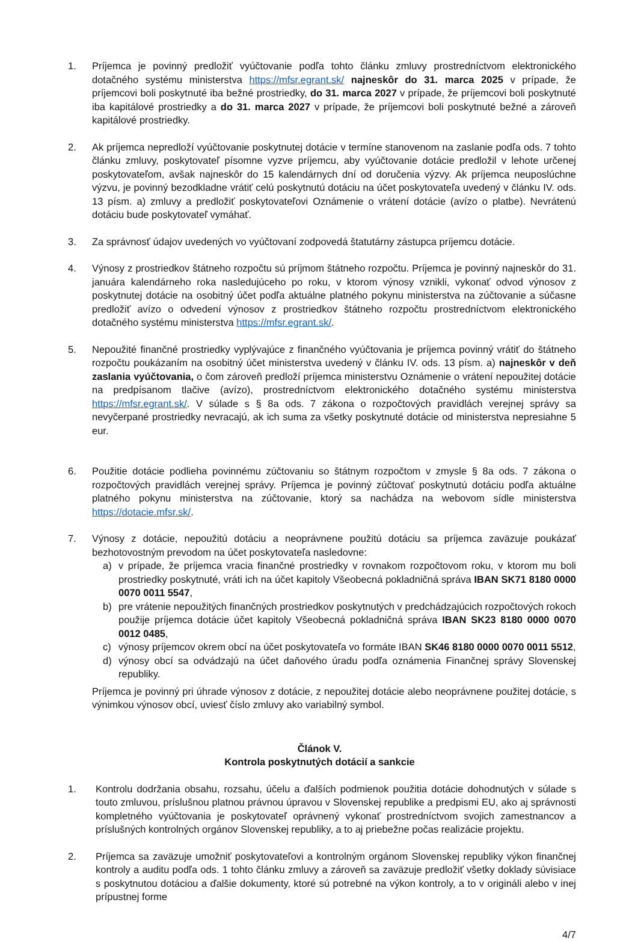1. Príjemca je povinný predložiť vyúčtovanie podľa tohto článku zmluvy prostredníctvom elektronického dotačného systému ministerstva https://mfsr.egrant.sk/ najneskôr do 31. marca 2025 v prípade, že príjemcovi boli poskytnuté iba bežné prostriedky, do 31. marca 2027 v prípade, že príjemcovi boli poskytnuté iba kapitálové prostriedky a do 31. marca 2027 v prípade, že príjemcovi boli poskytnuté bežné a zároveň kapitálové prostriedky.
2. Ak príjemca nepredloží vyúčtovanie poskytnutej dotácie v termíne stanovenom na zaslanie podľa ods. 7 tohto článku zmluvy, poskytovateľ písomne vyzve príjemcu, aby vyúčtovanie dotácie predložil v lehote určenej poskytovateľom, avšak najneskôr do 15 kalendárnych dní od doručenia výzvy. Ak príjemca neuposlúchne výzvu, je povinný bezodkladne vrátiť celú poskytnutú dotáciu na účet poskytovateľa uvedený v článku IV. ods. 13 písm. a) zmluvy a predložiť poskytovateľovi Oznámenie o vrátení dotácie (avízo o platbe). Nevrátenú dotáciu bude poskytovateľ vymáhať.
3. Za správnosť údajov uvedených vo vyúčtovaní zodpovedá štatutárny zástupca príjemcu dotácie.
4. Výnosy z prostriedkov štátneho rozpočtu sú príjmom štátneho rozpočtu. Príjemca je povinný najneskôr do 31. januára kalendárneho roka nasledujúceho po roku, v ktorom výnosy vznikli, vykonať odvod výnosov z poskytnutej dotácie na osobitný účet podľa aktuálne platného pokynu ministerstva na zúčtovanie a súčasne predložiť avízo o odvedení výnosov z prostriedkov štátneho rozpočtu prostredníctvom elektronického dotačného systému ministerstva https://mfsr.egrant.sk/.
5. Nepoužité finančné prostriedky vyplývajúce z finančného vyúčtovania je príjemca povinný vrátiť do štátneho rozpočtu poukázaním na osobitný účet ministerstva uvedený v článku IV. ods. 13 písm. a) najneskôr v deň zaslania vyúčtovania, o čom zároveň predloží príjemca ministerstvu Oznámenie o vrátení nepoužitej dotácie na predpísanom tlačive (avízo), prostredníctvom elektronického dotačného systému ministerstva https://mfsr.egrant.sk/. V súlade s § 8a ods. 7 zákona o rozpočtových pravidlách verejnej správy sa nevyčerpané prostriedky nevracajú, ak ich suma za všetky poskytnuté dotácie od ministerstva nepresiahne 5 eur.
6. Použitie dotácie podlieha povinnému zúčtovaniu so štátnym rozpočtom v zmysle § 8a ods. 7 zákona o rozpočtových pravidlách verejnej správy. Príjemca je povinný zúčtovať poskytnutú dotáciu podľa aktuálne platného pokynu ministerstva na zúčtovanie, ktorý sa nachádza na webovom sídle ministerstva https://dotacie.mfsr.sk/.
7. Výnosy z dotácie, nepoužitú dotáciu a neoprávnene použitú dotáciu sa príjemca zaväzuje poukázať bezhotovostným prevodom na účet poskytovateľa nasledovne:
a) v prípade, že príjemca vracia finančné prostriedky v rovnakom rozpočtovom roku, v ktorom mu boli prostriedky poskytnuté, vráti ich na účet kapitoly Všeobecná pokladničná správa IBAN SK71 8180 0000 0070 0011 5547,
b) pre vrátenie nepoužitých finančných prostriedkov poskytnutých v predchádzajúcich rozpočtových rokoch použije príjemca dotácie účet kapitoly Všeobecná pokladničná správa IBAN SK23 8180 0000 0070 0012 0485,
c) výnosy príjemcov okrem obcí na účet poskytovateľa vo formáte IBAN SK46 8180 0000 0070 0011 5512,
d) výnosy obcí sa odvádzajú na účet daňového úradu podľa oznámenia Finančnej správy Slovenskej republiky.
Príjemca je povinný pri úhrade výnosov z dotácie, z nepoužitej dotácie alebo neoprávnene použitej dotácie, s výnimkou výnosov obcí, uviesť číslo zmluvy ako variabilný symbol.
Článok V.
Kontrola poskytnutých dotácií a sankcie
1. Kontrolu dodržania obsahu, rozsahu, účelu a ďalších podmienok použitia dotácie dohodnutých v súlade s touto zmluvou, príslušnou platnou právnou úpravou v Slovenskej republike a predpismi EU, ako aj správnosti kompletného vyúčtovania je poskytovateľ oprávnený vykonať prostredníctvom svojich zamestnancov a príslušných kontrolných orgánov Slovenskej republiky, a to aj priebežne počas realizácie projektu.
2. Príjemca sa zaväzuje umožniť poskytovateľovi a kontrolným orgánom Slovenskej republiky výkon finančnej kontroly a auditu podľa ods. 1 tohto článku zmluvy a zároveň sa zaväzuje predložiť všetky doklady súvisiace s poskytnutou dotáciou a ďalšie dokumenty, ktoré sú potrebné na výkon kontroly, a to v origináli alebo v inej prípustnej forme
4/7